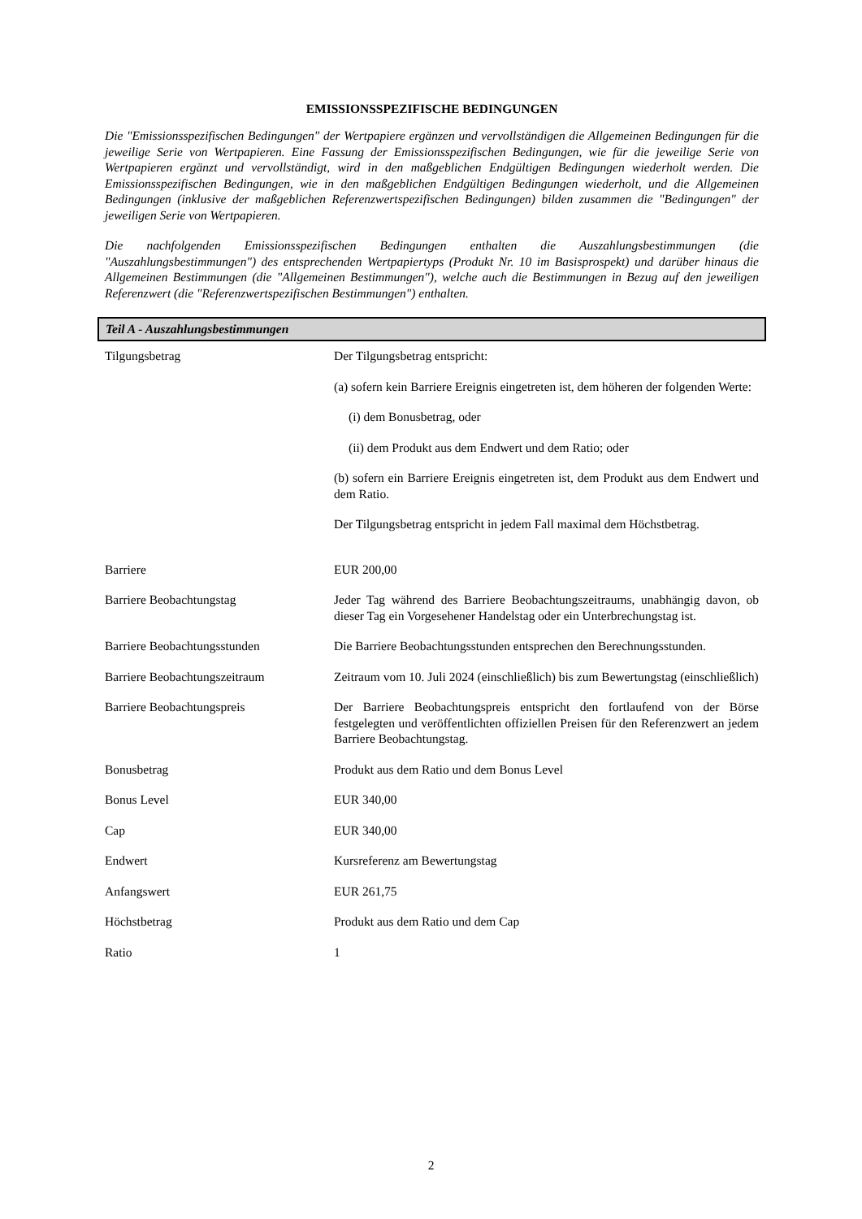EMISSIONSSPEZIFISCHE BEDINGUNGEN
Die "Emissionsspezifischen Bedingungen" der Wertpapiere ergänzen und vervollständigen die Allgemeinen Bedingungen für die jeweilige Serie von Wertpapieren. Eine Fassung der Emissionsspezifischen Bedingungen, wie für die jeweilige Serie von Wertpapieren ergänzt und vervollständigt, wird in den maßgeblichen Endgültigen Bedingungen wiederholt werden. Die Emissionsspezifischen Bedingungen, wie in den maßgeblichen Endgültigen Bedingungen wiederholt, und die Allgemeinen Bedingungen (inklusive der maßgeblichen Referenzwertspezifischen Bedingungen) bilden zusammen die "Bedingungen" der jeweiligen Serie von Wertpapieren.
Die nachfolgenden Emissionsspezifischen Bedingungen enthalten die Auszahlungsbestimmungen (die "Auszahlungsbestimmungen") des entsprechenden Wertpapiertyps (Produkt Nr. 10 im Basisprospekt) und darüber hinaus die Allgemeinen Bestimmungen (die "Allgemeinen Bestimmungen"), welche auch die Bestimmungen in Bezug auf den jeweiligen Referenzwert (die "Referenzwertspezifischen Bestimmungen") enthalten.
Teil A - Auszahlungsbestimmungen
| Tilgungsbetrag | Der Tilgungsbetrag entspricht: (a) sofern kein Barriere Ereignis eingetreten ist, dem höheren der folgenden Werte: (i) dem Bonusbetrag, oder (ii) dem Produkt aus dem Endwert und dem Ratio; oder (b) sofern ein Barriere Ereignis eingetreten ist, dem Produkt aus dem Endwert und dem Ratio. Der Tilgungsbetrag entspricht in jedem Fall maximal dem Höchstbetrag. |
| Barriere | EUR 200,00 |
| Barriere Beobachtungstag | Jeder Tag während des Barriere Beobachtungszeitraums, unabhängig davon, ob dieser Tag ein Vorgesehener Handelstag oder ein Unterbrechungstag ist. |
| Barriere Beobachtungsstunden | Die Barriere Beobachtungsstunden entsprechen den Berechnungsstunden. |
| Barriere Beobachtungszeitraum | Zeitraum vom 10. Juli 2024 (einschließlich) bis zum Bewertungstag (einschließlich) |
| Barriere Beobachtungspreis | Der Barriere Beobachtungspreis entspricht den fortlaufend von der Börse festgelegten und veröffentlichten offiziellen Preisen für den Referenzwert an jedem Barriere Beobachtungstag. |
| Bonusbetrag | Produkt aus dem Ratio und dem Bonus Level |
| Bonus Level | EUR 340,00 |
| Cap | EUR 340,00 |
| Endwert | Kursreferenz am Bewertungstag |
| Anfangswert | EUR 261,75 |
| Höchstbetrag | Produkt aus dem Ratio und dem Cap |
| Ratio | 1 |
2